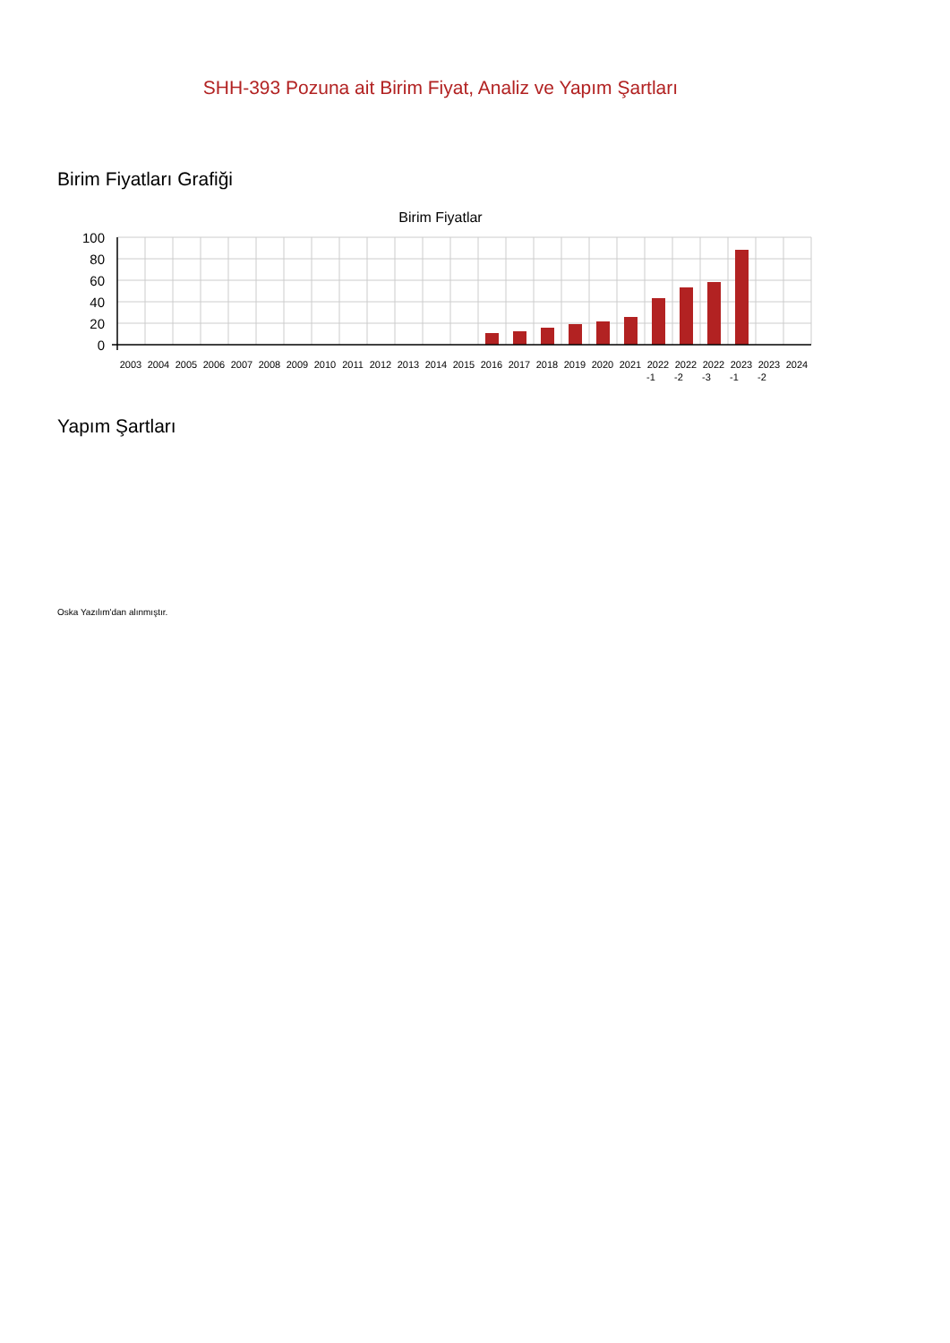SHH-393 Pozuna ait Birim Fiyat, Analiz ve Yapım Şartları
Birim Fiyatları Grafiği
Birim Fiyatlar
100
80
60
40
20
0
2003
2004
2005
2006
2007
2008
2009
2010
2011
2012
2013
2014
2015
2016
2017
2018
2019
2020
2021
2022
-1
2022
-2
2022
-3
2023
-1
2023
-2
2024
Yapım Şartları
Oska Yazılım'dan alınmıştır.